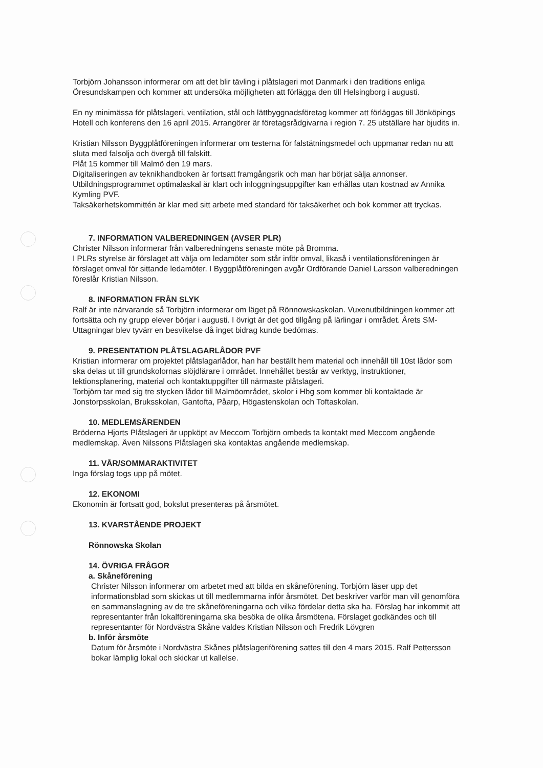Torbjörn Johansson informerar om att det blir tävling i plåtslageri mot Danmark i den traditions enliga Öresundskampen och kommer att undersöka möjligheten att förlägga den till Helsingborg i augusti.
En ny minimässa för plåtslageri, ventilation, stål och lättbyggnadsföretag kommer att förläggas till Jönköpings Hotell och konferens den 16 april 2015. Arrangörer är företagsrådgivarna i region 7. 25 utställare har bjudits in.
Kristian Nilsson Byggplåtföreningen informerar om testerna för falstätningsmedel och uppmanar redan nu att sluta med falsolja och övergå till falskitt.
Plåt 15 kommer till Malmö den 19 mars.
Digitaliseringen av teknikhandboken är fortsatt framgångsrik och man har börjat sälja annonser.
Utbildningsprogrammet optimalaskal är klart och inloggningsuppgifter kan erhållas utan kostnad av Annika Kymling PVF.
Taksäkerhetskommittén är klar med sitt arbete med standard för taksäkerhet och bok kommer att tryckas.
7. INFORMATION VALBEREDNINGEN (AVSER PLR)
Christer Nilsson informerar från valberedningens senaste möte på Bromma.
I PLRs styrelse är förslaget att välja om ledamöter som står inför omval, likaså i ventilationsföreningen är förslaget omval för sittande ledamöter. I Byggplåtföreningen avgår Ordförande Daniel Larsson valberedningen föreslår Kristian Nilsson.
8. INFORMATION FRÅN SLYK
Ralf är inte närvarande så Torbjörn informerar om läget på Rönnowskaskolan. Vuxenutbildningen kommer att fortsätta och ny grupp elever börjar i augusti. I övrigt är det god tillgång på lärlingar i området. Årets SM-Uttagningar blev tyvärr en besvikelse då inget bidrag kunde bedömas.
9. PRESENTATION PLÅTSLAGARLÅDOR PVF
Kristian informerar om projektet plåtslagarlådor, han har beställt hem material och innehåll till 10st lådor som ska delas ut till grundskolornas slöjdlärare i området. Innehållet består av verktyg, instruktioner, lektionsplanering, material och kontaktuppgifter till närmaste plåtslageri.
Torbjörn tar med sig tre stycken lådor till Malmöområdet, skolor i Hbg som kommer bli kontaktade är Jonstorpsskolan, Bruksskolan, Gantofta, Påarp, Högastenskolan och Toftaskolan.
10. MEDLEMSÄRENDEN
Bröderna Hjorts Plåtslageri är uppköpt av Meccom Torbjörn ombeds ta kontakt med Meccom angående medlemskap. Även Nilssons Plåtslageri ska kontaktas angående medlemskap.
11. VÅR/SOMMARAKTIVITET
Inga förslag togs upp på mötet.
12. EKONOMI
Ekonomin är fortsatt god, bokslut presenteras på årsmötet.
13. KVARSTÅENDE PROJEKT
Rönnowska Skolan
14. ÖVRIGA FRÅGOR
a. Skåneförening
Christer Nilsson informerar om arbetet med att bilda en skåneförening. Torbjörn läser upp det informationsblad som skickas ut till medlemmarna inför årsmötet. Det beskriver varför man vill genomföra en sammanslagning av de tre skåneföreningarna och vilka fördelar detta ska ha. Förslag har inkommit att representanter från lokalföreningarna ska besöka de olika årsmötena. Förslaget godkändes och till representanter för Nordvästra Skåne valdes Kristian Nilsson och Fredrik Lövgren
b. Inför årsmöte
Datum för årsmöte i Nordvästra Skånes plåtslageriförening sattes till den 4 mars 2015. Ralf Pettersson bokar lämplig lokal och skickar ut kallelse.